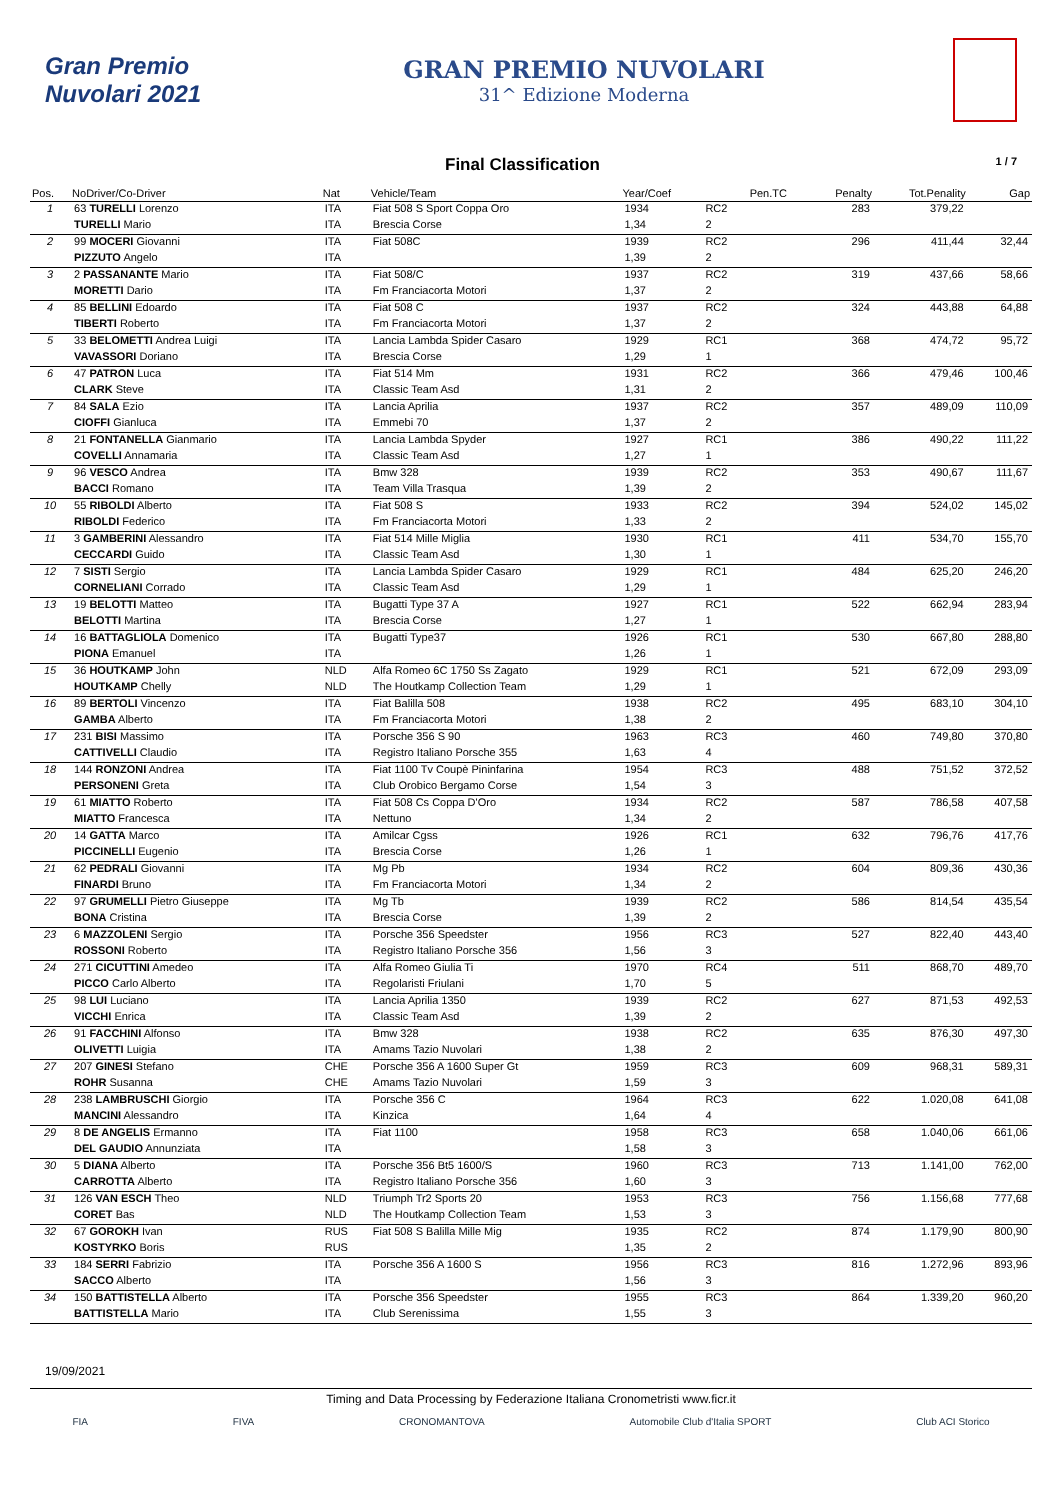Gran Premio Nuvolari 2021
GRAN PREMIO NUVOLARI
31^ Edizione Moderna
Final Classification 1 / 7
| Pos. | NoDriver/Co-Driver | Nat | Vehicle/Team | Year/Coef | | Pen.TC | Penalty | Tot.Penality | Gap |
| --- | --- | --- | --- | --- | --- | --- | --- | --- | --- |
| 1 | 63 TURELLI Lorenzo | ITA | Fiat 508 S Sport Coppa Oro | 1934 | RC2 | | 283 | 379,22 | |
| | TURELLI Mario | ITA | Brescia Corse | 1,34 | 2 | | | | |
| 2 | 99 MOCERI Giovanni | ITA | Fiat 508C | 1939 | RC2 | | 296 | 411,44 | 32,44 |
| | PIZZUTO Angelo | ITA | | 1,39 | 2 | | | | |
| 3 | 2 PASSANANTE Mario | ITA | Fiat 508/C | 1937 | RC2 | | 319 | 437,66 | 58,66 |
| | MORETTI Dario | ITA | Fm Franciacorta Motori | 1,37 | 2 | | | | |
| 4 | 85 BELLINI Edoardo | ITA | Fiat 508 C | 1937 | RC2 | | 324 | 443,88 | 64,88 |
| | TIBERTI Roberto | ITA | Fm Franciacorta Motori | 1,37 | 2 | | | | |
| 5 | 33 BELOMETTI Andrea Luigi | ITA | Lancia Lambda Spider Casaro | 1929 | RC1 | | 368 | 474,72 | 95,72 |
| | VAVASSORI Doriano | ITA | Brescia Corse | 1,29 | 1 | | | | |
| 6 | 47 PATRON Luca | ITA | Fiat 514 Mm | 1931 | RC2 | | 366 | 479,46 | 100,46 |
| | CLARK Steve | ITA | Classic Team Asd | 1,31 | 2 | | | | |
| 7 | 84 SALA Ezio | ITA | Lancia Aprilia | 1937 | RC2 | | 357 | 489,09 | 110,09 |
| | CIOFFI Gianluca | ITA | Emmebi 70 | 1,37 | 2 | | | | |
| 8 | 21 FONTANELLA Gianmario | ITA | Lancia Lambda Spyder | 1927 | RC1 | | 386 | 490,22 | 111,22 |
| | COVELLI Annamaria | ITA | Classic Team Asd | 1,27 | 1 | | | | |
| 9 | 96 VESCO Andrea | ITA | Bmw 328 | 1939 | RC2 | | 353 | 490,67 | 111,67 |
| | BACCI Romano | ITA | Team Villa Trasqua | 1,39 | 2 | | | | |
| 10 | 55 RIBOLDI Alberto | ITA | Fiat 508 S | 1933 | RC2 | | 394 | 524,02 | 145,02 |
| | RIBOLDI Federico | ITA | Fm Franciacorta Motori | 1,33 | 2 | | | | |
| 11 | 3 GAMBERINI Alessandro | ITA | Fiat 514 Mille Miglia | 1930 | RC1 | | 411 | 534,70 | 155,70 |
| | CECCARDI Guido | ITA | Classic Team Asd | 1,30 | 1 | | | | |
| 12 | 7 SISTI Sergio | ITA | Lancia Lambda Spider Casaro | 1929 | RC1 | | 484 | 625,20 | 246,20 |
| | CORNELIANI Corrado | ITA | Classic Team Asd | 1,29 | 1 | | | | |
| 13 | 19 BELOTTI Matteo | ITA | Bugatti Type 37 A | 1927 | RC1 | | 522 | 662,94 | 283,94 |
| | BELOTTI Martina | ITA | Brescia Corse | 1,27 | 1 | | | | |
| 14 | 16 BATTAGLIOLA Domenico | ITA | Bugatti Type37 | 1926 | RC1 | | 530 | 667,80 | 288,80 |
| | PIONA Emanuel | ITA | | 1,26 | 1 | | | | |
| 15 | 36 HOUTKAMP John | NLD | Alfa Romeo 6C 1750 Ss Zagato | 1929 | RC1 | | 521 | 672,09 | 293,09 |
| | HOUTKAMP Chelly | NLD | The Houtkamp Collection Team | 1,29 | 1 | | | | |
| 16 | 89 BERTOLI Vincenzo | ITA | Fiat Balilla 508 | 1938 | RC2 | | 495 | 683,10 | 304,10 |
| | GAMBA Alberto | ITA | Fm Franciacorta Motori | 1,38 | 2 | | | | |
| 17 | 231 BISI Massimo | ITA | Porsche 356 S 90 | 1963 | RC3 | | 460 | 749,80 | 370,80 |
| | CATTIVELLI Claudio | ITA | Registro Italiano Porsche 355 | 1,63 | 4 | | | | |
| 18 | 144 RONZONI Andrea | ITA | Fiat 1100 Tv Coupè Pininfarina | 1954 | RC3 | | 488 | 751,52 | 372,52 |
| | PERSONENI Greta | ITA | Club Orobico Bergamo Corse | 1,54 | 3 | | | | |
| 19 | 61 MIATTO Roberto | ITA | Fiat 508 Cs Coppa D'Oro | 1934 | RC2 | | 587 | 786,58 | 407,58 |
| | MIATTO Francesca | ITA | Nettuno | 1,34 | 2 | | | | |
| 20 | 14 GATTA Marco | ITA | Amilcar Cgss | 1926 | RC1 | | 632 | 796,76 | 417,76 |
| | PICCINELLI Eugenio | ITA | Brescia Corse | 1,26 | 1 | | | | |
| 21 | 62 PEDRALI Giovanni | ITA | Mg Pb | 1934 | RC2 | | 604 | 809,36 | 430,36 |
| | FINARDI Bruno | ITA | Fm Franciacorta Motori | 1,34 | 2 | | | | |
| 22 | 97 GRUMELLI Pietro Giuseppe | ITA | Mg Tb | 1939 | RC2 | | 586 | 814,54 | 435,54 |
| | BONA Cristina | ITA | Brescia Corse | 1,39 | 2 | | | | |
| 23 | 6 MAZZOLENI Sergio | ITA | Porsche 356 Speedster | 1956 | RC3 | | 527 | 822,40 | 443,40 |
| | ROSSONI Roberto | ITA | Registro Italiano Porsche 356 | 1,56 | 3 | | | | |
| 24 | 271 CICUTTINI Amedeo | ITA | Alfa Romeo Giulia Ti | 1970 | RC4 | | 511 | 868,70 | 489,70 |
| | PICCO Carlo Alberto | ITA | Regolaristi Friulani | 1,70 | 5 | | | | |
| 25 | 98 LUI Luciano | ITA | Lancia Aprilia 1350 | 1939 | RC2 | | 627 | 871,53 | 492,53 |
| | VICCHI Enrica | ITA | Classic Team Asd | 1,39 | 2 | | | | |
| 26 | 91 FACCHINI Alfonso | ITA | Bmw 328 | 1938 | RC2 | | 635 | 876,30 | 497,30 |
| | OLIVETTI Luigia | ITA | Amams Tazio Nuvolari | 1,38 | 2 | | | | |
| 27 | 207 GINESI Stefano | CHE | Porsche 356 A 1600 Super Gt | 1959 | RC3 | | 609 | 968,31 | 589,31 |
| | ROHR Susanna | CHE | Amams Tazio Nuvolari | 1,59 | 3 | | | | |
| 28 | 238 LAMBRUSCHI Giorgio | ITA | Porsche 356 C | 1964 | RC3 | | 622 | 1.020,08 | 641,08 |
| | MANCINI Alessandro | ITA | Kinzica | 1,64 | 4 | | | | |
| 29 | 8 DE ANGELIS Ermanno | ITA | Fiat 1100 | 1958 | RC3 | | 658 | 1.040,06 | 661,06 |
| | DEL GAUDIO Annunziata | ITA | | 1,58 | 3 | | | | |
| 30 | 5 DIANA Alberto | ITA | Porsche 356 Bt5 1600/S | 1960 | RC3 | | 713 | 1.141,00 | 762,00 |
| | CARROTTA Alberto | ITA | Registro Italiano Porsche 356 | 1,60 | 3 | | | | |
| 31 | 126 VAN ESCH Theo | NLD | Triumph Tr2 Sports 20 | 1953 | RC3 | | 756 | 1.156,68 | 777,68 |
| | CORET Bas | NLD | The Houtkamp Collection Team | 1,53 | 3 | | | | |
| 32 | 67 GOROKH Ivan | RUS | Fiat 508 S Balilla Mille Mig | 1935 | RC2 | | 874 | 1.179,90 | 800,90 |
| | KOSTYRKO Boris | RUS | | 1,35 | 2 | | | | |
| 33 | 184 SERRI Fabrizio | ITA | Porsche 356 A 1600 S | 1956 | RC3 | | 816 | 1.272,96 | 893,96 |
| | SACCO Alberto | ITA | | 1,56 | 3 | | | | |
| 34 | 150 BATTISTELLA Alberto | ITA | Porsche 356 Speedster | 1955 | RC3 | | 864 | 1.339,20 | 960,20 |
| | BATTISTELLA Mario | ITA | Club Serenissima | 1,55 | 3 | | | | |
19/09/2021
Timing and Data Processing by Federazione Italiana Cronometristi www.ficr.it
FIA FIVA CRONOMANTOVA Automobile Club d'Italia SPORT Club ACI Storico